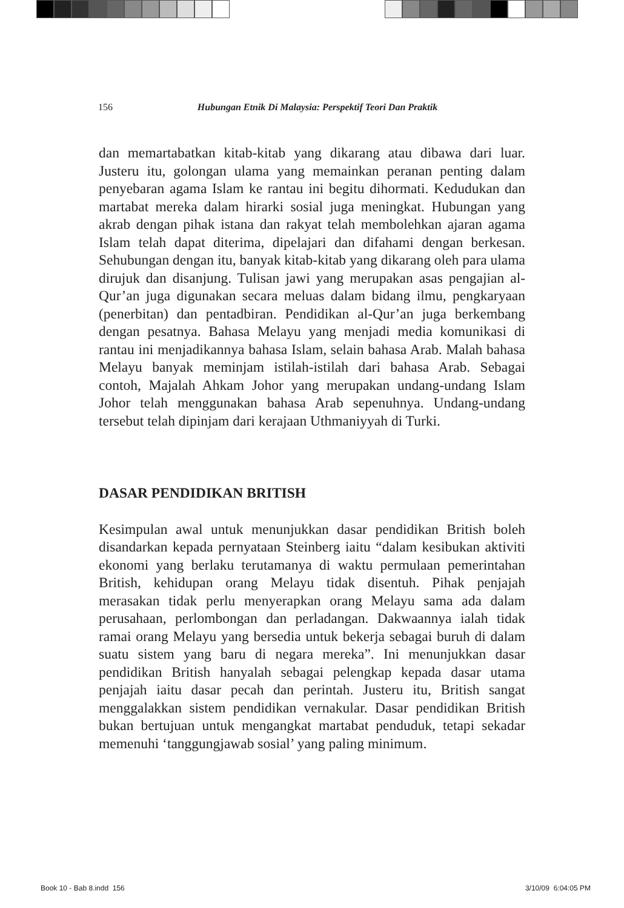156 Hubungan Etnik Di Malaysia: Perspektif Teori Dan Praktik
dan memartabatkan kitab-kitab yang dikarang atau dibawa dari luar. Justeru itu, golongan ulama yang memainkan peranan penting dalam penyebaran agama Islam ke rantau ini begitu dihormati. Kedudukan dan martabat mereka dalam hirarki sosial juga meningkat. Hubungan yang akrab dengan pihak istana dan rakyat telah membolehkan ajaran agama Islam telah dapat diterima, dipelajari dan difahami dengan berkesan. Sehubungan dengan itu, banyak kitab-kitab yang dikarang oleh para ulama dirujuk dan disanjung. Tulisan jawi yang merupakan asas pengajian al-Qur’an juga digunakan secara meluas dalam bidang ilmu, pengkaryaan (penerbitan) dan pentadbiran. Pendidikan al-Qur’an juga berkembang dengan pesatnya. Bahasa Melayu yang menjadi media komunikasi di rantau ini menjadikannya bahasa Islam, selain bahasa Arab. Malah bahasa Melayu banyak meminjam istilah-istilah dari bahasa Arab. Sebagai contoh, Majalah Ahkam Johor yang merupakan undang-undang Islam Johor telah menggunakan bahasa Arab sepenuhnya. Undang-undang tersebut telah dipinjam dari kerajaan Uthmaniyyah di Turki.
DASAR PENDIDIKAN BRITISH
Kesimpulan awal untuk menunjukkan dasar pendidikan British boleh disandarkan kepada pernyataan Steinberg iaitu “dalam kesibukan aktiviti ekonomi yang berlaku terutamanya di waktu permulaan pemerintahan British, kehidupan orang Melayu tidak disentuh. Pihak penjajah merasakan tidak perlu menyerapkan orang Melayu sama ada dalam perusahaan, perlombongan dan perladangan. Dakwaannya ialah tidak ramai orang Melayu yang bersedia untuk bekerja sebagai buruh di dalam suatu sistem yang baru di negara mereka”. Ini menunjukkan dasar pendidikan British hanyalah sebagai pelengkap kepada dasar utama penjajah iaitu dasar pecah dan perintah. Justeru itu, British sangat menggalakkan sistem pendidikan vernakular. Dasar pendidikan British bukan bertujuan untuk mengangkat martabat penduduk, tetapi sekadar memenuhi ‘tanggungjawab sosial’ yang paling minimum.
Book 10 - Bab 8.indd 156 3/10/09 6:04:05 PM